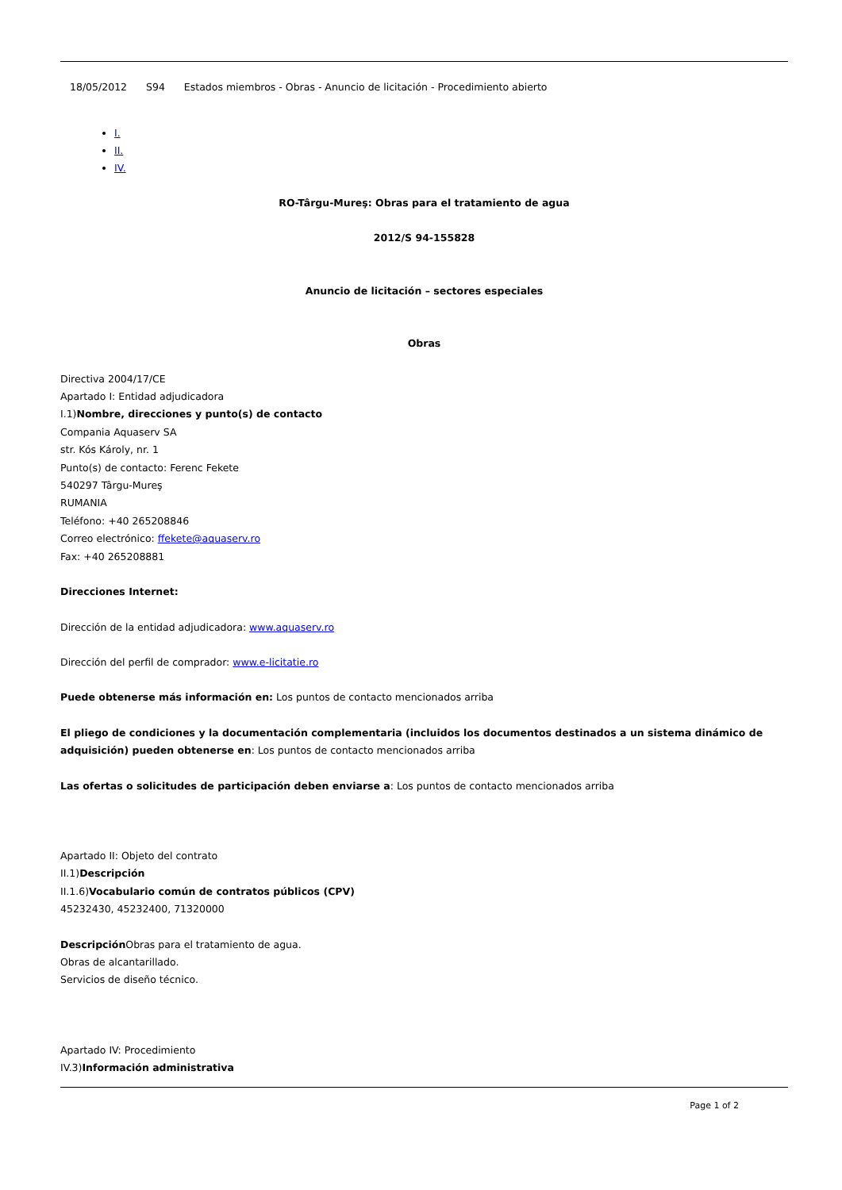18/05/2012 S94 Estados miembros - Obras - Anuncio de licitación - Procedimiento abierto
I.
II.
IV.
RO-Târgu-Mureş: Obras para el tratamiento de agua
2012/S 94-155828
Anuncio de licitación – sectores especiales
Obras
Directiva 2004/17/CE
Apartado I: Entidad adjudicadora
I.1)Nombre, direcciones y punto(s) de contacto
Compania Aquaserv SA
str. Kós Károly, nr. 1
Punto(s) de contacto: Ferenc Fekete
540297 Târgu-Mureş
RUMANIA
Teléfono: +40 265208846
Correo electrónico: ffekete@aquaserv.ro
Fax: +40 265208881
Direcciones Internet:
Dirección de la entidad adjudicadora: www.aquaserv.ro
Dirección del perfil de comprador: www.e-licitatie.ro
Puede obtenerse más información en: Los puntos de contacto mencionados arriba
El pliego de condiciones y la documentación complementaria (incluidos los documentos destinados a un sistema dinámico de adquisición) pueden obtenerse en: Los puntos de contacto mencionados arriba
Las ofertas o solicitudes de participación deben enviarse a: Los puntos de contacto mencionados arriba
Apartado II: Objeto del contrato
II.1)Descripción
II.1.6)Vocabulario común de contratos públicos (CPV)
45232430, 45232400, 71320000
Descripción Obras para el tratamiento de agua.
Obras de alcantarillado.
Servicios de diseño técnico.
Apartado IV: Procedimiento
IV.3)Información administrativa
Page 1 of 2